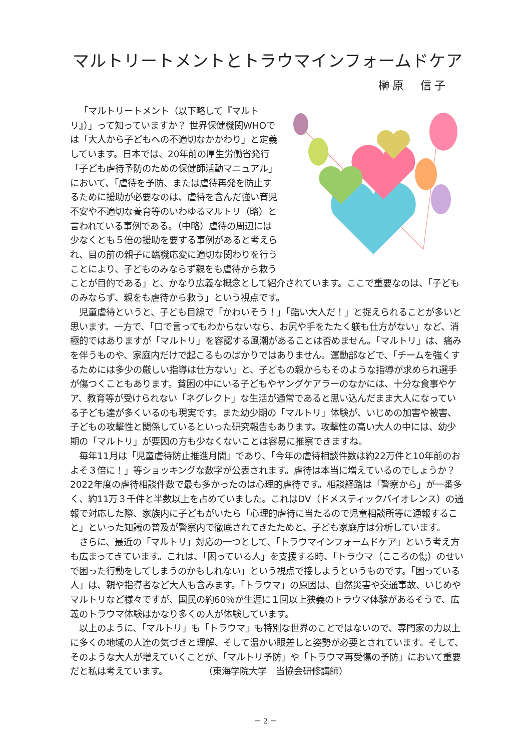マルトリートメントとトラウマインフォームドケア
榊原　信子
「マルトリートメント（以下略して『マルトリ』）」って知っていますか？ 世界保健機関WHOでは「大人から子どもへの不適切なかかわり」と定義しています。日本では、20年前の厚生労働省発行「子ども虐待予防のための保健師活動マニュアル」において、「虐待を予防、または虐待再発を防止するために援助が必要なのは、虐待を含んだ強い育児不安や不適切な養育等のいわゆるマルトリ（略）と言われている事例である。（中略）虐待の周辺には少なくとも５倍の援助を要する事例があると考えられ、目の前の親子に臨機応変に適切な関わりを行うことにより、子どものみならず親をも虐待から救うことが目的である」と、かなり広義な概念として紹介されています。ここで重要なのは、「子どものみならず、親をも虐待から救う」という視点です。
児童虐待というと、子ども目線で「かわいそう！」「酷い大人だ！」と捉えられることが多いと思います。一方で、「口で言ってもわからないなら、お尻や手をたたく躾も仕方がない」など、消極的ではありますが「マルトリ」を容認する風潮があることは否めません。「マルトリ」は、痛みを伴うものや、家庭内だけで起こるものばかりではありません。運動部などで、「チームを強くするためには多少の厳しい指導は仕方ない」と、子どもの親からもそのような指導が求められ選手が傷つくこともあります。貧困の中にいる子どもやヤングケアラーのなかには、十分な食事やケア、教育等が受けられない「ネグレクト」な生活が通常であると思い込んだまま大人になっている子ども達が多くいるのも現実です。また幼少期の「マルトリ」体験が、いじめの加害や被害、子どもの攻撃性と関係しているといった研究報告もあります。攻撃性の高い大人の中には、幼少期の「マルトリ」が要因の方も少なくないことは容易に推察できますね。
毎年11月は「児童虐待防止推進月間」であり、「今年の虐待相談件数は約22万件と10年前のおよそ３倍に！」等ショッキングな数字が公表されます。虐待は本当に増えているのでしょうか？　2022年度の虐待相談件数で最も多かったのは心理的虐待です。相談経路は「警察から」が一番多く、約11万３千件と半数以上を占めていました。これはDV（ドメスティックバイオレンス）の通報で対応した際、家族内に子どもがいたら「心理的虐待に当たるので児童相談所等に通報すること」といった知識の普及が警察内で徹底されてきたためと、子ども家庭庁は分析しています。
さらに、最近の「マルトリ」対応の一つとして、「トラウマインフォームドケア」という考え方も広まってきています。これは、「困っている人」を支援する時、「トラウマ（こころの傷）のせいで困った行動をしてしまうのかもしれない」という視点で接しようというものです。「困っている人」は、親や指導者など大人も含みます。「トラウマ」の原因は、自然災害や交通事故、いじめやマルトリなど様々ですが、国民の約60％が生涯に１回以上狭義のトラウマ体験があるそうで、広義のトラウマ体験はかなり多くの人が体験しています。
以上のように、「マルトリ」も「トラウマ」も特別な世界のことではないので、専門家の力以上に多くの地域の人達の気づきと理解、そして温かい眼差しと姿勢が必要とされています。そして、そのような大人が増えていくことが、「マルトリ予防」や「トラウマ再受傷の予防」において重要だと私は考えています。　　　　　（東海学院大学　当協会研修講師）
－ 2 －